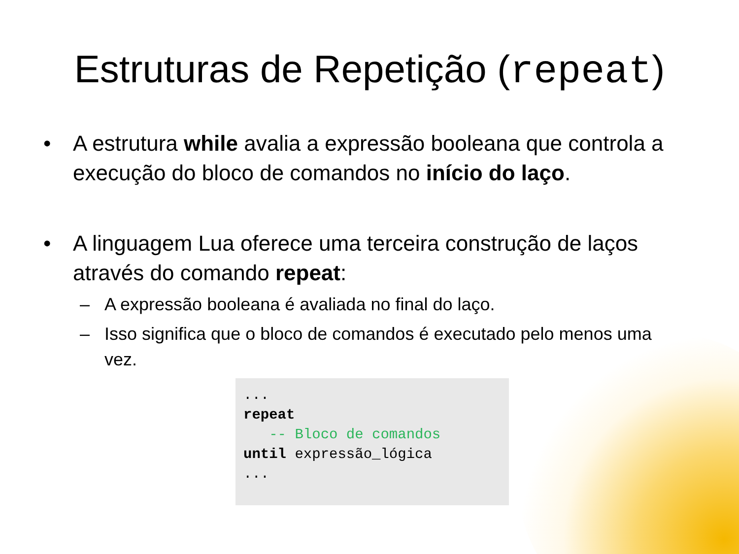Estruturas de Repetição (repeat)
• A estrutura while avalia a expressão booleana que controla a execução do bloco de comandos no início do laço.
• A linguagem Lua oferece uma terceira construção de laços através do comando repeat:
– A expressão booleana é avaliada no final do laço.
– Isso significa que o bloco de comandos é executado pelo menos uma vez.
... repeat -- Bloco de comandos until expressão_lógica ...